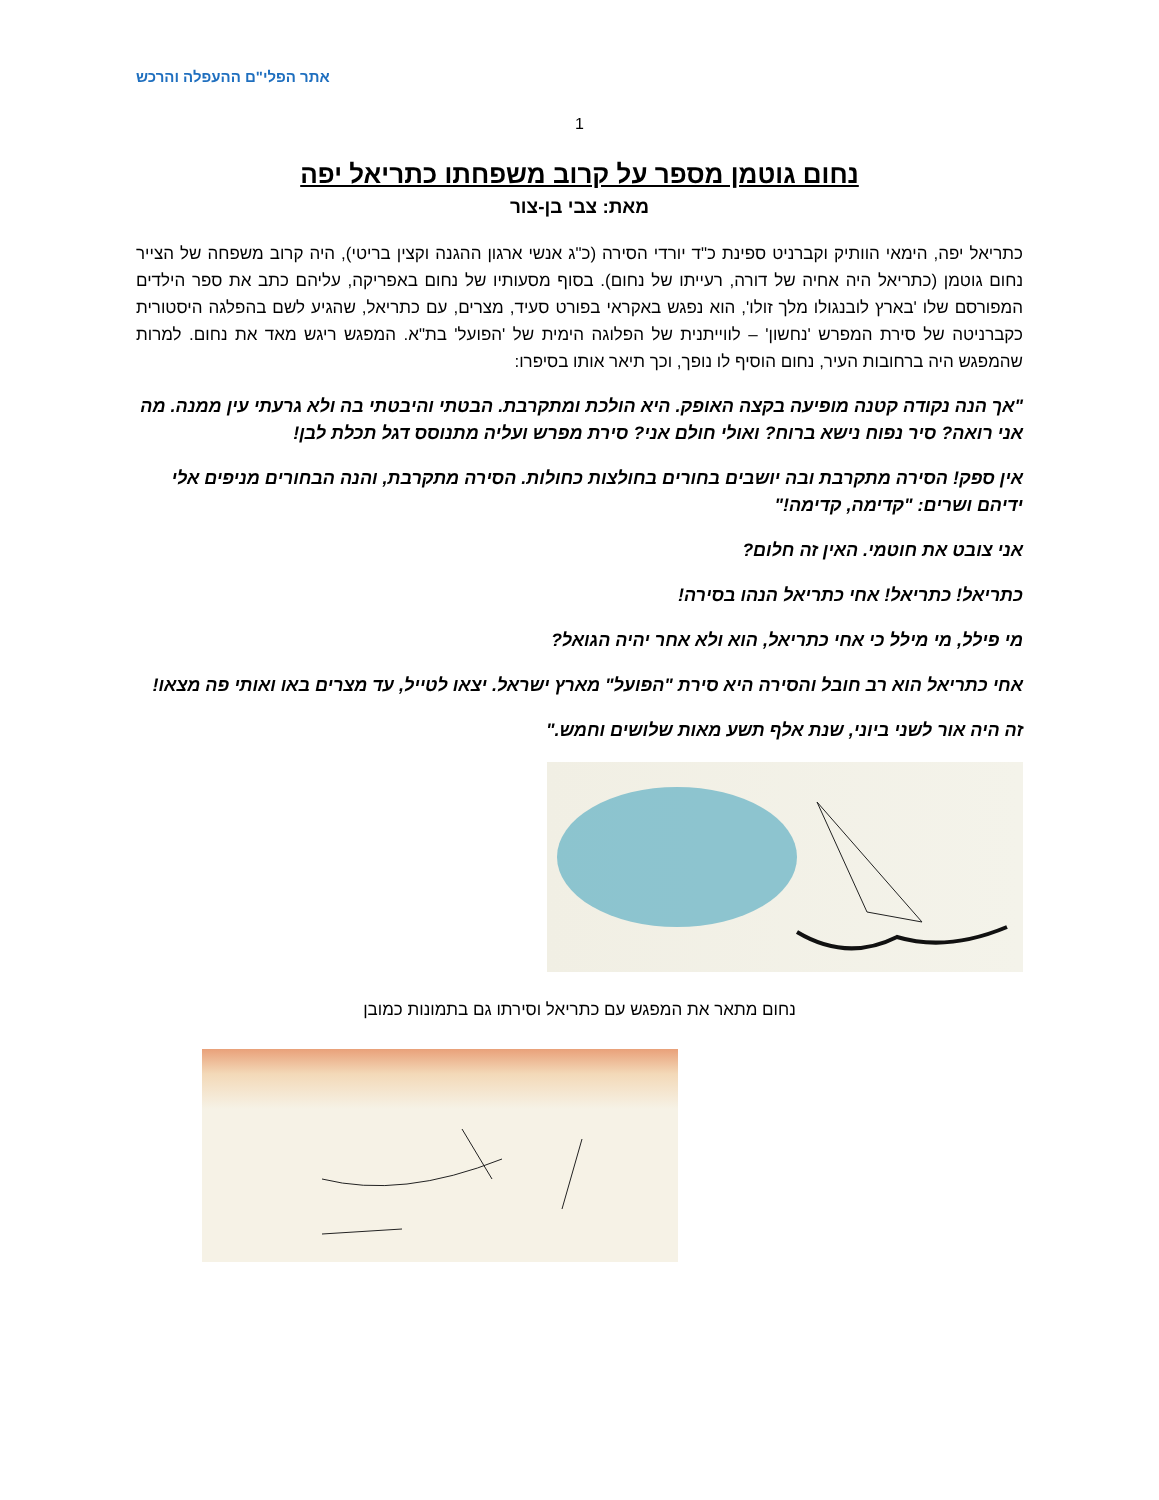אתר הפלי"ם ההעפלה והרכש
1
נחום גוטמן מספר על קרוב משפחתו כתריאל יפה
מאת: צבי בן-צור
כתריאל יפה, הימאי הוותיק וקברניט ספינת כ"ד יורדי הסירה (כ"ג אנשי ארגון ההגנה וקצין בריטי), היה קרוב משפחה של הצייר נחום גוטמן (כתריאל היה אחיה של דורה, רעייתו של נחום). בסוף מסעותיו של נחום באפריקה, עליהם כתב את ספר הילדים המפורסם שלו 'בארץ לובנגולו מלך זולו', הוא נפגש באקראי בפורט סעיד, מצרים, עם כתריאל, שהגיע לשם בהפלגה היסטורית כקברניטה של סירת המפרש 'נחשון' – לווייתנית של הפלוגה הימית של 'הפועל' בת"א. המפגש ריגש מאד את נחום. למרות שהמפגש היה ברחובות העיר, נחום הוסיף לו נופך, וכך תיאר אותו בסיפרו:
"אך הנה נקודה קטנה מופיעה בקצה האופק. היא הולכת ומתקרבת. הבטתי והיבטתי בה ולא גרעתי עין ממנה. מה אני רואה? סיר נפוח נישא ברוח? ואולי חולם אני? סירת מפרש ועליה מתנוסס דגל תכלת לבן!
אין ספק! הסירה מתקרבת ובה יושבים בחורים בחולצות כחולות. הסירה מתקרבת, והנה הבחורים מניפים אלי ידיהם ושרים: "קדימה, קדימה!"
אני צובט את חוטמי. האין זה חלום?
כתריאל! כתריאל! אחי כתריאל הנהו בסירה!
מי פילל, מי מילל כי אחי כתריאל, הוא ולא אחר יהיה הגואל?
אחי כתריאל הוא רב חובל והסירה היא סירת "הפועל" מארץ ישראל. יצאו לטייל, עד מצרים באו ואותי פה מצאו!
זה היה אור לשני ביוני, שנת אלף תשע מאות שלושים וחמש."
נחום מתאר את המפגש עם כתריאל וסירתו גם בתמונות כמובן